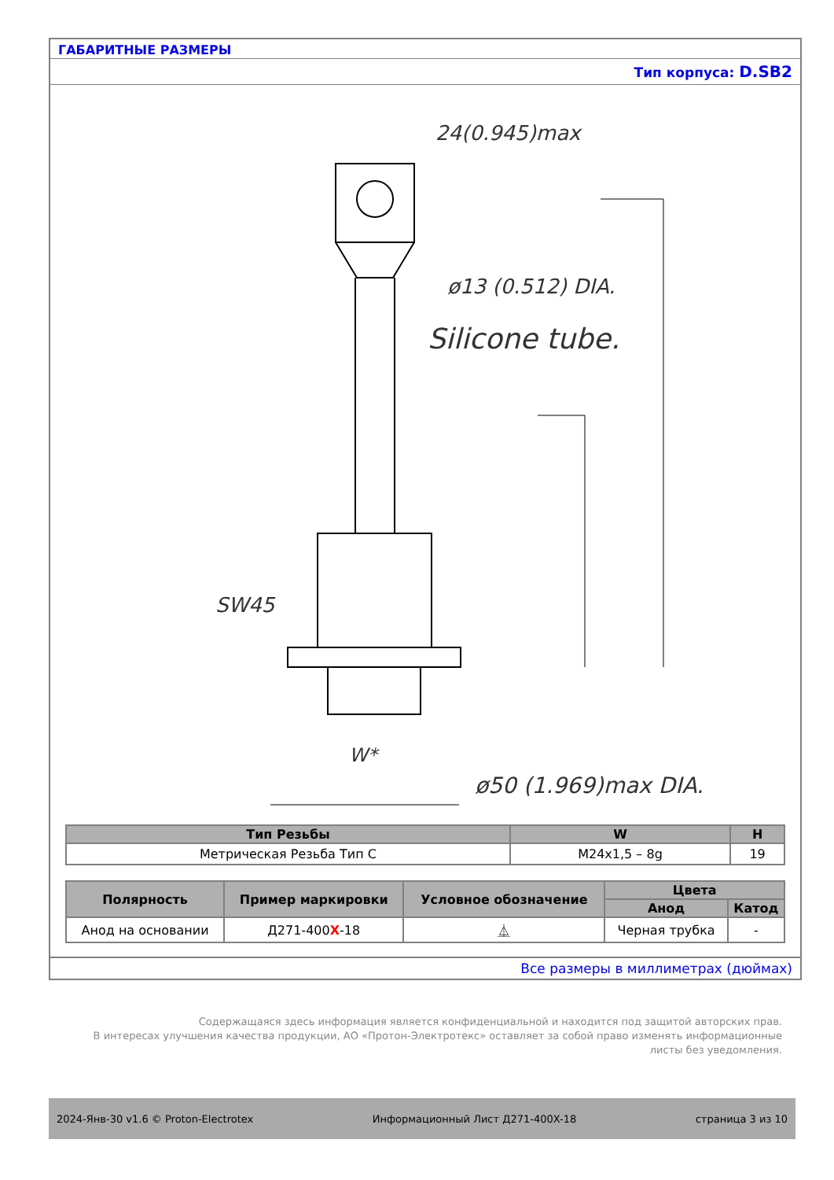ГАБАРИТНЫЕ РАЗМЕРЫ
Тип корпуса: D.SB2
24(0.945)max
ø13 (0.512) DIA.
Silicone tube.
SW45
W*
ø50 (1.969)max DIA.
| Тип Резьбы | W | H |
| --- | --- | --- |
| Метрическая Резьба Тип C | M24x1,5 – 8g | 19 |
| Полярность | Пример маркировки | Условное обозначение | Цвета | |
| --- | --- | --- | --- | --- |
| | | | Анод | Катод |
| Анод на основании | Д271-400 X -18 | ⏅ | Черная трубка | - |
Все размеры в миллиметрах (дюймах)
Содержащаяся здесь информация является конфиденциальной и находится под защитой авторских прав.
В интересах улучшения качества продукции, АО «Протон-Электротекс» оставляет за собой право изменять информационные листы без уведомления.
2024-Янв-30 v1.6 © Proton-Electrotex Информационный Лист Д271-400X-18 страница 3 из 10